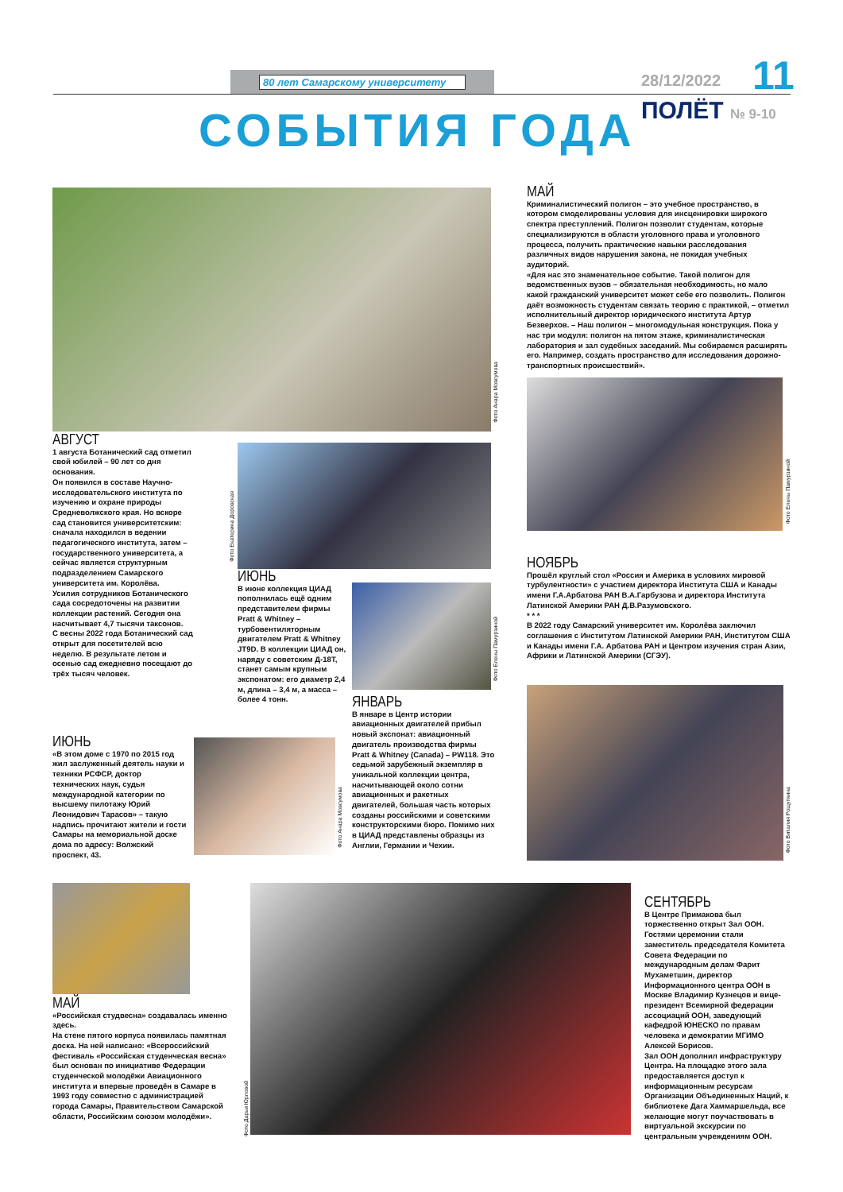80 лет Самарскому университету 28/12/2022 11
ПОЛЁТ № 9-10
СОБЫТИЯ ГОДА
Фото Анара Мовсумова
МАЙ
Криминалистический полигон – это учебное пространство, в котором смоделированы условия для инсценировки широкого спектра преступлений. Полигон позволит студентам, которые специализируются в области уголовного права и уголовного процесса, получить практические навыки расследования различных видов нарушения закона, не покидая учебных аудиторий.
«Для нас это знаменательное событие. Такой полигон для ведомственных вузов – обязательная необходимость, но мало какой гражданский университет может себе его позволить. Полигон даёт возможность студентам связать теорию с практикой, – отметил исполнительный директор юридического института Артур Безверхов. – Наш полигон – многомодульная конструкция. Пока у нас три модуля: полигон на пятом этаже, криминалистическая лаборатория и зал судебных заседаний. Мы собираемся расширять его. Например, создать пространство для исследования дорожно-транспортных происшествий».
Фото Елены Памурзиной
АВГУСТ
1 августа Ботанический сад отметил свой юбилей – 90 лет со дня основания.
Он появился в составе Научно-исследовательского института по изучению и охране природы Средневолжского края. Но вскоре сад становится университетским: сначала находился в ведении педагогического института, затем – государственного университета, а сейчас является структурным подразделением Самарского университета им. Королёва.
Усилия сотрудников Ботанического сада сосредоточены на развитии коллекции растений. Сегодня она насчитывает 4,7 тысячи таксонов.
С весны 2022 года Ботанический сад открыт для посетителей всю неделю. В результате летом и осенью сад ежедневно посещают до трёх тысяч человек.
Фото Екатерина Доровская
ИЮНЬ
В июне коллекция ЦИАД пополнилась ещё одним представителем фирмы Pratt & Whitney – турбовентиляторным двигателем Pratt & Whitney JT9D. В коллекции ЦИАД он, наряду с советским Д-18Т, станет самым крупным экспонатом: его диаметр 2,4 м, длина – 3,4 м, а масса – более 4 тонн.
Фото Елены Памурзиной
ЯНВАРЬ
В январе в Центр истории авиационных двигателей прибыл новый экспонат: авиационный двигатель производства фирмы Pratt & Whitney (Canada) – PW118. Это седьмой зарубежный экземпляр в уникальной коллекции центра, насчитывающей около сотни авиационных и ракетных двигателей, большая часть которых созданы российскими и советскими конструкторскими бюро. Помимо них в ЦИАД представлены образцы из Англии, Германии и Чехии.
НОЯБРЬ
Прошёл круглый стол «Россия и Америка в условиях мировой турбулентности» с участием директора Института США и Канады имени Г.А.Арбатова РАН В.А.Гарбузова и директора Института Латинской Америки РАН Д.В.Разумовского.
* * *
В 2022 году Самарский университет им. Королёва заключил соглашения с Институтом Латинской Америки РАН, Институтом США и Канады имени Г.А. Арбатова РАН и Центром изучения стран Азии, Африки и Латинской Америки (СГЭУ).
Фото Виталия Рощупкина
ИЮНЬ
«В этом доме с 1970 по 2015 год жил заслуженный деятель науки и техники РСФСР, доктор технических наук, судья международной категории по высшему пилотажу Юрий Леонидович Тарасов» – такую надпись прочитают жители и гости Самары на мемориальной доске дома по адресу: Волжский проспект, 43.
Фото Анара Мовсумова
МАЙ
«Российская студвесна» создавалась именно здесь.
На стене пятого корпуса появилась памятная доска. На ней написано: «Всероссийский фестиваль «Российская студенческая весна» был основан по инициативе Федерации студенческой молодёжи Авиационного института и впервые проведён в Самаре в 1993 году совместно с администрацией города Самары, Правительством Самарской области, Российским союзом молодёжи».
Фото Дарьи Юрловой
СЕНТЯБРЬ
В Центре Примакова был торжественно открыт Зал ООН. Гостями церемонии стали заместитель председателя Комитета Совета Федерации по международным делам Фарит Мухаметшин, директор Информационного центра ООН в Москве Владимир Кузнецов и вице-президент Всемирной федерации ассоциаций ООН, заведующий кафедрой ЮНЕСКО по правам человека и демократии МГИМО Алексей Борисов.
Зал ООН дополнил инфраструктуру Центра. На площадке этого зала предоставляется доступ к информационным ресурсам Организации Объединенных Наций, к библиотеке Дага Хаммаршельда, все желающие могут поучаствовать в виртуальной экскурсии по центральным учреждениям ООН.